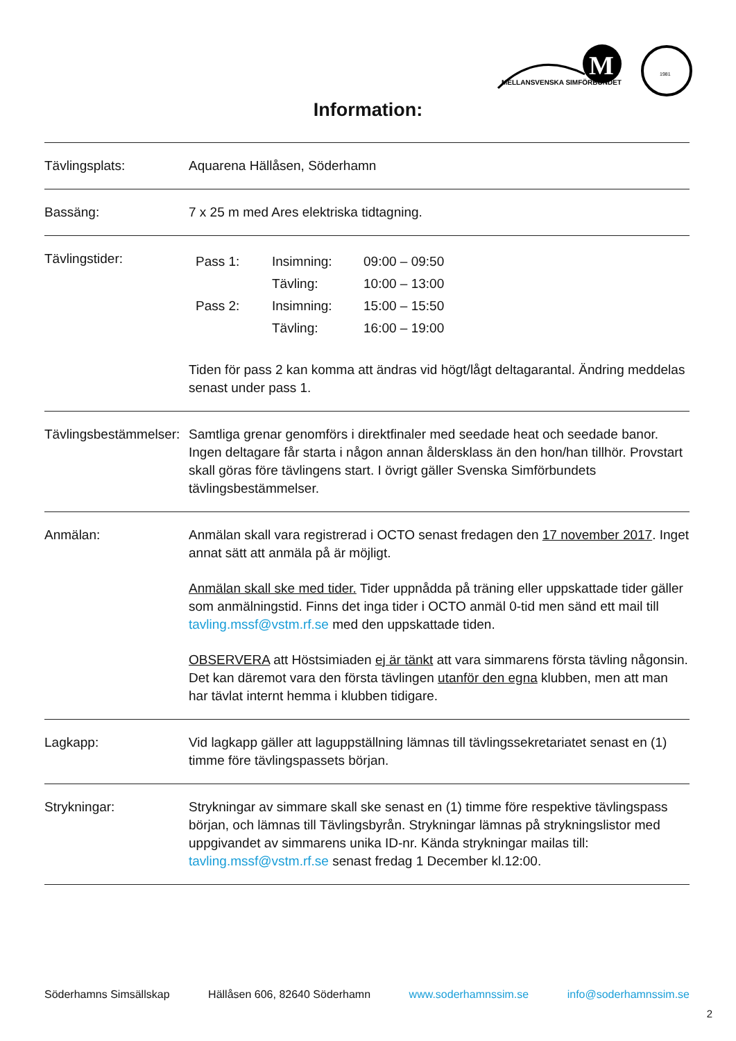MELLANSVENSKA SIMFÖRBUNDET
M
1981
Information:
| Tävlingsplats: | Aquarena Hällåsen, Söderhamn |
| Bassäng: | 7 x 25 m med Ares elektriska tidtagning. |
| Tävlingstider: | / Pass 1: / Insimning: / 09:00 – 09:50 / / / Tävling: / 10:00 – 13:00 / / Pass 2: / Insimning: / 15:00 – 15:50 / / / Tävling: / 16:00 – 19:00 / Tiden för pass 2 kan komma att ändras vid högt/lågt deltagarantal. Ändring meddelas senast under pass 1. |
| Tävlingsbestämmelser: | Samtliga grenar genomförs i direktfinaler med seedade heat och seedade banor. Ingen deltagare får starta i någon annan åldersklass än den hon/han tillhör. Provstart skall göras före tävlingens start. I övrigt gäller Svenska Simförbundets tävlingsbestämmelser. |
| Anmälan: | Anmälan skall vara registrerad i OCTO senast fredagen den 17 november 2017 . Inget annat sätt att anmäla på är möjligt. Anmälan skall ske med tider. Tider uppnådda på träning eller uppskattade tider gäller som anmälningstid. Finns det inga tider i OCTO anmäl 0-tid men sänd ett mail till tavling.mssf@vstm.rf.se med den uppskattade tiden. OBSERVERA att Höstsimiaden ej är tänkt att vara simmarens första tävling någonsin. Det kan däremot vara den första tävlingen utanför den egna klubben, men att man har tävlat internt hemma i klubben tidigare. |
| Lagkapp: | Vid lagkapp gäller att laguppställning lämnas till tävlingssekretariatet senast en (1) timme före tävlingspassets början. |
| Strykningar: | Strykningar av simmare skall ske senast en (1) timme före respektive tävlingspass början, och lämnas till Tävlingsbyrån. Strykningar lämnas på strykningslistor med uppgivandet av simmarens unika ID-nr. Kända strykningar mailas till: tavling.mssf@vstm.rf.se senast fredag 1 December kl.12:00. |
Söderhamns Simsällskap Hällåsen 606, 82640 Söderhamn www.soderhamnssim.se info@soderhamnssim.se
2